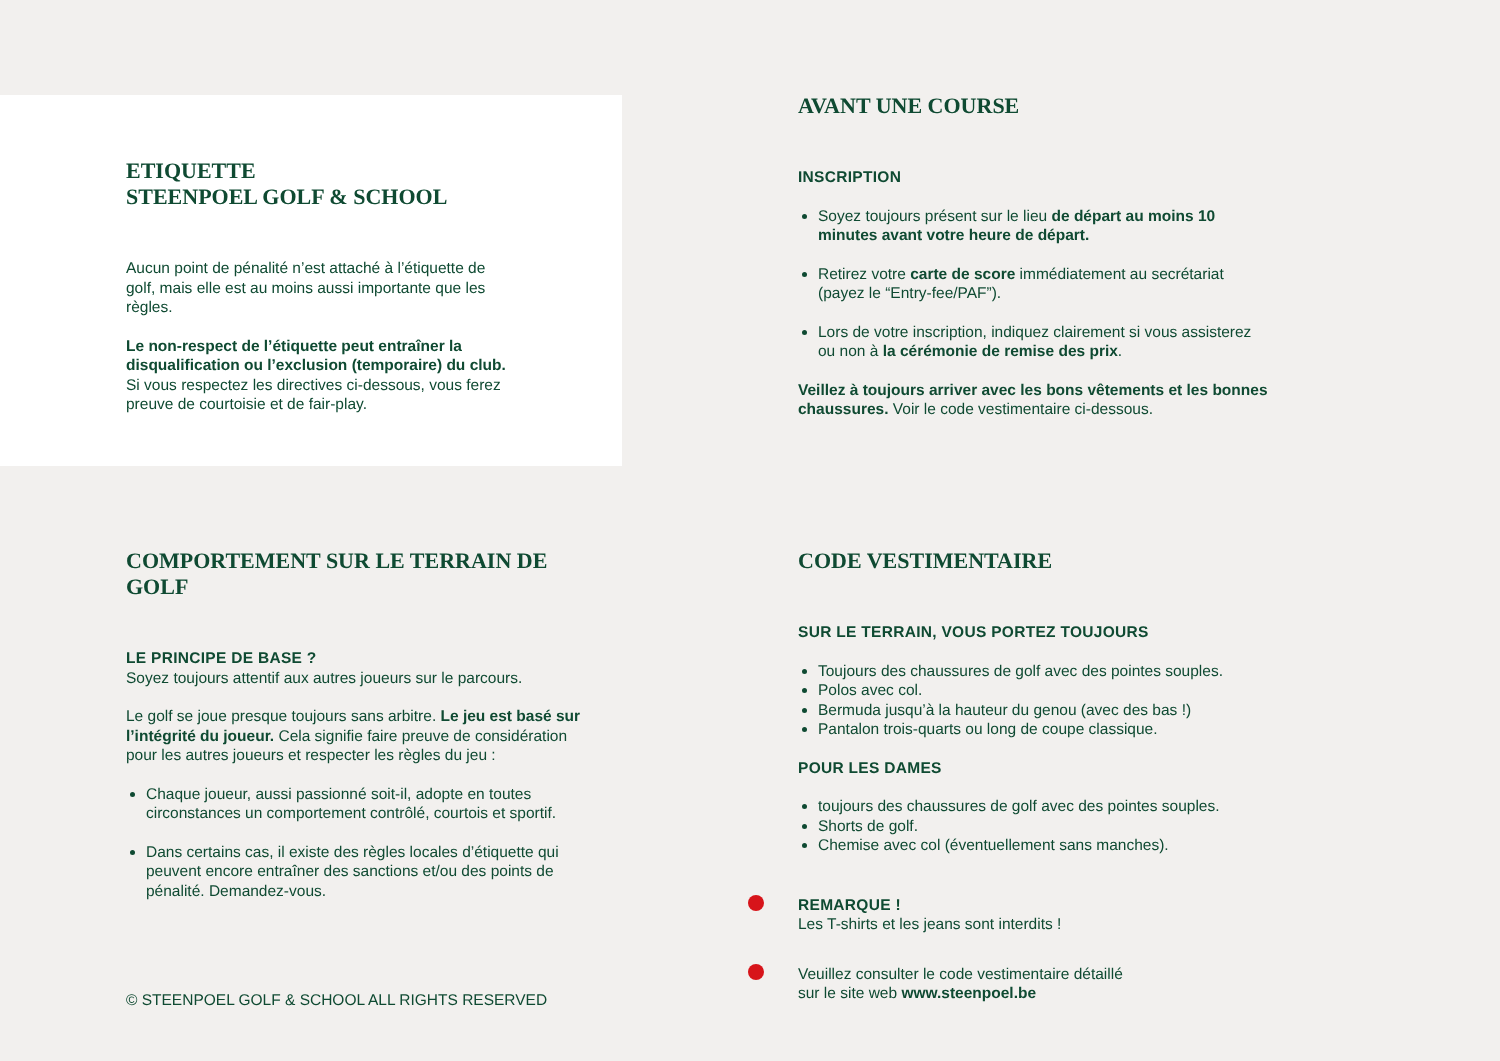ETIQUETTE
STEENPOEL GOLF & SCHOOL
Aucun point de pénalité n’est attaché à l’étiquette de golf, mais elle est au moins aussi importante que les règles.
Le non-respect de l’étiquette peut entraîner la disqualification ou l’exclusion (temporaire) du club. Si vous respectez les directives ci-dessous, vous ferez preuve de courtoisie et de fair-play.
AVANT UNE COURSE
INSCRIPTION
Soyez toujours présent sur le lieu de départ au moins 10 minutes avant votre heure de départ.
Retirez votre carte de score immédiatement au secrétariat (payez le “Entry-fee/PAF”).
Lors de votre inscription, indiquez clairement si vous assisterez ou non à la cérémonie de remise des prix.
Veillez à toujours arriver avec les bons vêtements et les bonnes chaussures. Voir le code vestimentaire ci-dessous.
COMPORTEMENT SUR LE TERRAIN DE GOLF
LE PRINCIPE DE BASE ?
Soyez toujours attentif aux autres joueurs sur le parcours.
Le golf se joue presque toujours sans arbitre. Le jeu est basé sur l’intégrité du joueur. Cela signifie faire preuve de considération pour les autres joueurs et respecter les règles du jeu :
Chaque joueur, aussi passionné soit-il, adopte en toutes circonstances un comportement contrôlé, courtois et sportif.
Dans certains cas, il existe des règles locales d’étiquette qui peuvent encore entraîner des sanctions et/ou des points de pénalité. Demandez-vous.
© STEENPOEL GOLF & SCHOOL ALL RIGHTS RESERVED
CODE VESTIMENTAIRE
SUR LE TERRAIN, VOUS PORTEZ TOUJOURS
Toujours des chaussures de golf avec des pointes souples.
Polos avec col.
Bermuda jusqu’à la hauteur du genou (avec des bas !)
Pantalon trois-quarts ou long de coupe classique.
POUR LES DAMES
toujours des chaussures de golf avec des pointes souples.
Shorts de golf.
Chemise avec col (éventuellement sans manches).
REMARQUE !
Les T-shirts et les jeans sont interdits !
Veuillez consulter le code vestimentaire détaillé
sur le site web www.steenpoel.be